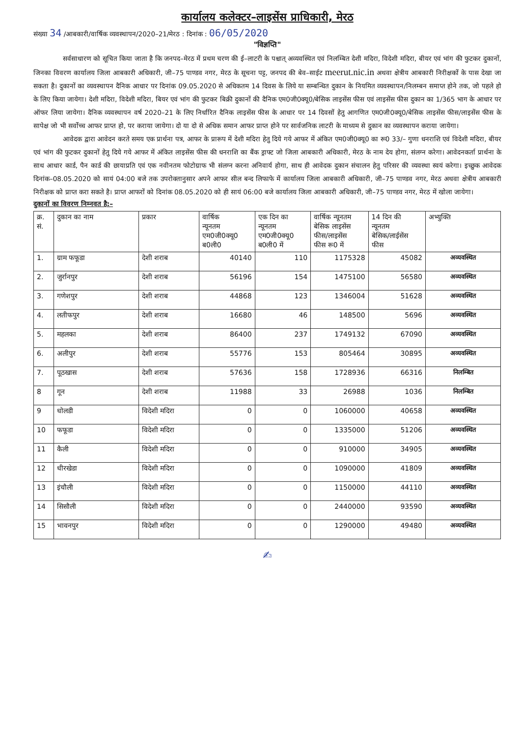कार्यालय कलेक्टर–लाइसेंस प्राधिकारी, मेरठ
संख्या 34 /आबकारी/वार्षिक व्यवस्थापन/2020–21/मेरठ : दिनांक : 06/05/2020
"विज्ञप्ति"
सर्वसाधारण को सूचित किया जाता है कि जनपद–मेरठ में प्रथम चरण की ई–लाटरी के पश्चात् अव्यवस्थित एवं निलम्बित देशी मदिरा, विदेशी मदिरा, बीयर एवं भांग की फुटकर दुकानों, जिनका विवरण कार्यालय जिला आबकारी अधिकारी, जी–75 पाण्डव नगर, मेरठ के सूचना पट्ट, जनपद की बेव–साईट meerut.nic.in अथवा क्षेत्रीय आबकारी निरीक्षकों के पास देखा जा सकता है। दुकानों का व्यवस्थापन दैनिक आधार पर दिनांक 09.05.2020 से अधिकतम 14 दिवस के लिये या सम्बन्धित दुकान के नियमित व्यवस्थापन/निलम्बन समाप्त होने तक, जो पहले हो के लिए किया जायेगा। देशी मदिरा, विदेशी मदिरा, बियर एवं भांग की फुटकर बिक्री दुकानों की दैनिक एम0जी0क्यू0/बेसिक लाइसेंस फीस एवं लाइसेंस फीस दुकान का 1/365 भाग के आधार पर ऑफर लिया जायेगा। दैनिक व्यवस्थापन वर्ष 2020–21 के लिए निर्धारित दैनिक लाइसेंस फीस के आधार पर 14 दिवसों हेतु आगणित एम0जी0क्यू0/बेसिक लाइसेंस फीस/लाइसेंस फीस के सापेक्ष जो भी सर्वोच्च आफर प्राप्त हो, पर कराया जायेगा। दो या दो से अधिक समान आफर प्राप्त होने पर सार्वजनिक लाटरी के माध्यम से दुकान का व्यवस्थापन कराया जायेगा।
आवेदक द्वारा आवेदन करते समय एक प्रार्थना पत्र, आफर के प्रारूप में देशी मदिरा हेतु दिये गये आफर में अंकित एम0जी0क्यू0 का रू0 33/– गुणा धनराशि एवं विदेशी मदिरा, बीयर एवं भांग की फुटकर दुकानों हेतु दिये गये आफर में अंकित लाइसेंस फीस की धनराशि का बैंक ड्राफ्ट जो जिला आबकारी अधिकारी, मेरठ के नाम देय होगा, संलग्न करेगा। आवेदनकर्ता प्रार्थना के साथ आधार कार्ड, पैन कार्ड की छायाप्रति एवं एक नवीनतम फोटोग्राफ भी संलग्न करना अनिवार्य होगा, साथ ही आवेदक दुकान संचालन हेतु परिसर की व्यवस्था स्वयं करेगा। इच्छुक आवेदक दिनांक–08.05.2020 को सायं 04:00 बजे तक उपरोक्तानुसार अपने आफर सील बन्द लिफाफे में कार्यालय जिला आबकारी अधिकारी, जी–75 पाण्डव नगर, मेरठ अथवा क्षेत्रीय आबकारी निरीक्षक को प्राप्त करा सकते है। प्राप्त आफरों को दिनांक 08.05.2020 को ही सायं 06:00 बजे कार्यालय जिला आबकारी अधिकारी, जी–75 पाण्डव नगर, मेरठ में खोला जायेगा।
दुकानों का विवरण निम्नवत है:–
| क्र. सं. | दुकान का नाम | प्रकार | वार्षिक न्यूनतम एम0जी0क्यू0 ब0ली0 | एक दिन का न्यूनतम एम0जी0क्यू0 ब0ली0 में | वार्षिक न्यूनतम बेसिक लाइसेंस फीस/लाइसेंस फीस रू0 में | 14 दिन की न्यूनतम बेसिक/लाईसेंस फीस | अभ्युक्ति |
| --- | --- | --- | --- | --- | --- | --- | --- |
| 1. | ग्राम फफूडा | देशी शराब | 40140 | 110 | 1175328 | 45082 | अव्यवस्थित |
| 2. | जुर्रानपुर | देशी शराब | 56196 | 154 | 1475100 | 56580 | अव्यवस्थित |
| 3. | गणेशपुर | देशी शराब | 44868 | 123 | 1346004 | 51628 | अव्यवस्थित |
| 4. | लतीफपुर | देशी शराब | 16680 | 46 | 148500 | 5696 | अव्यवस्थित |
| 5. | महलका | देशी शराब | 86400 | 237 | 1749132 | 67090 | अव्यवस्थित |
| 6. | अलीपुर | देशी शराब | 55776 | 153 | 805464 | 30895 | अव्यवस्थित |
| 7. | पूठखास | देशी शराब | 57636 | 158 | 1728936 | 66316 | निलम्बित |
| 8 | गून | देशी शराब | 11988 | 33 | 26988 | 1036 | निलम्बित |
| 9 | धोलडी | विदेशी मदिरा | 0 | 0 | 1060000 | 40658 | अव्यवस्थित |
| 10 | फफूडा | विदेशी मदिरा | 0 | 0 | 1335000 | 51206 | अव्यवस्थित |
| 11 | कैली | विदेशी मदिरा | 0 | 0 | 910000 | 34905 | अव्यवस्थित |
| 12 | धीरखेडा | विदेशी मदिरा | 0 | 0 | 1090000 | 41809 | अव्यवस्थित |
| 13 | इंचौली | विदेशी मदिरा | 0 | 0 | 1150000 | 44110 | अव्यवस्थित |
| 14 | सिसौली | विदेशी मदिरा | 0 | 0 | 2440000 | 93590 | अव्यवस्थित |
| 15 | भावनपुर | विदेशी मदिरा | 0 | 0 | 1290000 | 49480 | अव्यवस्थित |
✍